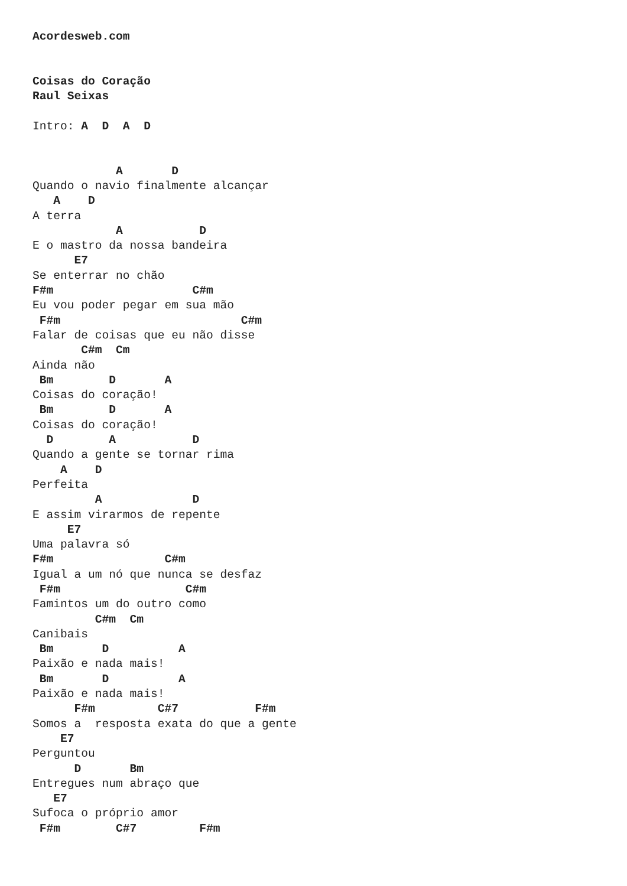Acordesweb.com


Coisas do Coração
Raul Seixas

Intro: A  D  A  D


            A       D
Quando o navio finalmente alcançar
   A    D
A terra
            A           D
E o mastro da nossa bandeira
      E7
Se enterrar no chão
F#m                    C#m
Eu vou poder pegar em sua mão
 F#m                          C#m
Falar de coisas que eu não disse
       C#m  Cm
Ainda não
 Bm        D       A
Coisas do coração!
 Bm        D       A
Coisas do coração!
  D        A           D
Quando a gente se tornar rima
    A    D
Perfeita
         A             D
E assim virarmos de repente
     E7
Uma palavra só
F#m                C#m
Igual a um nó que nunca se desfaz
 F#m                  C#m
Famintos um do outro como
         C#m  Cm
Canibais
 Bm       D          A
Paixão e nada mais!
 Bm       D          A
Paixão e nada mais!
      F#m         C#7           F#m
Somos a  resposta exata do que a gente
    E7
Perguntou
      D       Bm
Entregues num abraço que
   E7
Sufoca o próprio amor
 F#m        C#7         F#m